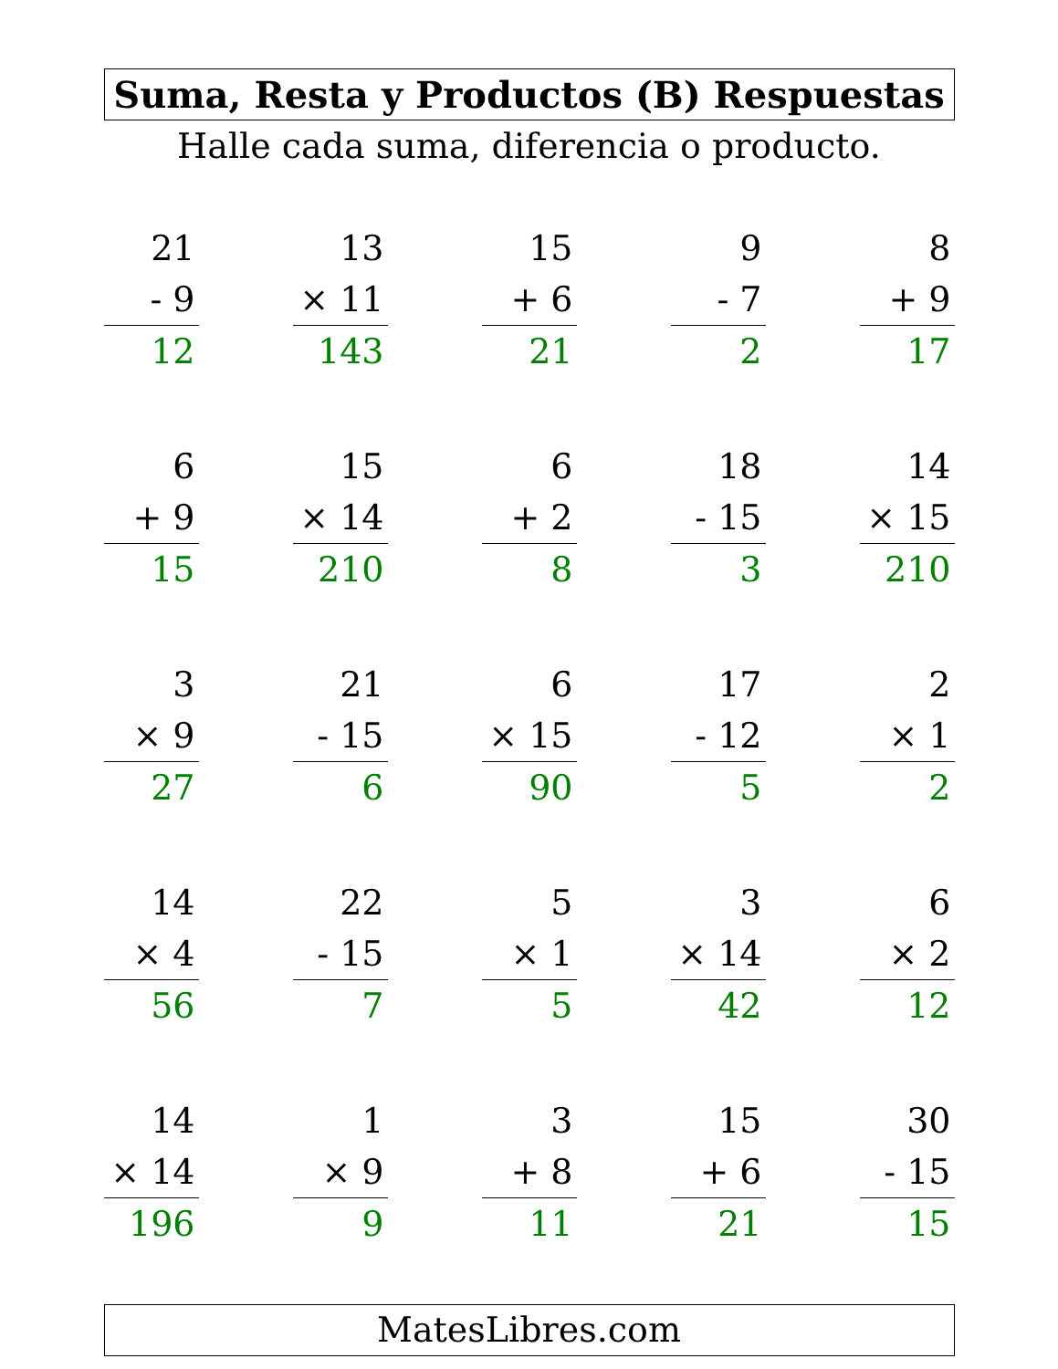Suma, Resta y Productos (B) Respuestas
Halle cada suma, diferencia o producto.
21
- 9
12
13
× 11
143
15
+ 6
21
9
- 7
2
8
+ 9
17
6
+ 9
15
15
× 14
210
6
+ 2
8
18
- 15
3
14
× 15
210
3
× 9
27
21
- 15
6
6
× 15
90
17
- 12
5
2
× 1
2
14
× 4
56
22
- 15
7
5
× 1
5
3
× 14
42
6
× 2
12
14
× 14
196
1
× 9
9
3
+ 8
11
15
+ 6
21
30
- 15
15
MatesLibres.com